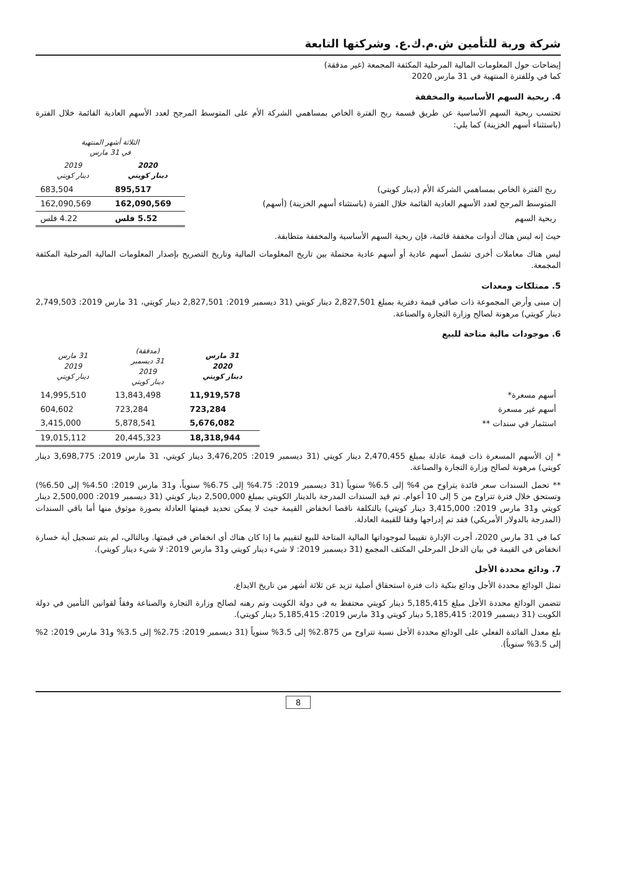شركة وربة للتأمين ش.م.ك.ع. وشركتها التابعة
إيضاحات حول المعلومات المالية المرحلية المكثفة المجمعة (غير مدققة)
كما في وللفترة المنتهية في 31 مارس 2020
4. ربحية السهم الأساسية والمخففة
تحتسب ربحية السهم الأساسية عن طريق قسمة ربح الفترة الخاص بمساهمي الشركة الأم على المتوسط المرجح لعدد الأسهم العادية القائمة خلال الفترة (باستثناء أسهم الخزينة) كما يلي:
| | الثلاثة أشهر المنتهية في 31 مارس | |
| --- | --- | --- |
| | 2020 دينار كويتي | 2019 دينار كويتي |
| ربح الفترة الخاص بمساهمي الشركة الأم (دينار كويتي) | 895,517 | 683,504 |
| المتوسط المرجح لعدد الأسهم العادية القائمة خلال الفترة (باستثناء أسهم الخزينة) (أسهم) | 162,090,569 | 162,090,569 |
| ربحية السهم | 5.52 فلس | 4.22 فلس |
حيث إنه ليس هناك أدوات مخففة قائمة، فإن ربحية السهم الأساسية والمخففة متطابقة.
ليس هناك معاملات أخرى تشمل أسهم عادية أو أسهم عادية محتملة بين تاريخ المعلومات المالية وتاريخ التصريح بإصدار المعلومات المالية المرحلية المكثفة المجمعة.
5. ممتلكات ومعدات
إن مبنى وأرض المجموعة ذات صافي قيمة دفترية بمبلغ 2,827,501 دينار كويتي (31 ديسمبر 2019: 2,827,501 دينار كويتي، 31 مارس 2019: 2,749,503 دينار كويتي) مرهونة لصالح وزارة التجارة والصناعة.
6. موجودات مالية متاحة للبيع
| | 31 مارس 2020 دينار كويتي | (مدققة) 31 ديسمبر 2019 دينار كويتي | 31 مارس 2019 دينار كويتي |
| --- | --- | --- | --- |
| أسهم مسعرة* | 11,919,578 | 13,843,498 | 14,995,510 |
| أسهم غير مسعرة | 723,284 | 723,284 | 604,602 |
| استثمار في سندات ** | 5,676,082 | 5,878,541 | 3,415,000 |
| | 18,318,944 | 20,445,323 | 19,015,112 |
* إن الأسهم المسعرة ذات قيمة عادلة بمبلغ 2,470,455 دينار كويتي (31 ديسمبر 2019: 3,476,205 دينار كويتي، 31 مارس 2019: 3,698,775 دينار كويتي) مرهونة لصالح وزارة التجارة والصناعة.
** تحمل السندات سعر فائدة يتراوح من 4% إلى 6.5% سنوياً (31 ديسمبر 2019: 4.75% إلى 6.75% سنوياً، و31 مارس 2019: 4.50% إلى 6.50%) وتستحق خلال فترة تتراوح من 5 إلى 10 أعوام. تم قيد السندات المدرجة بالدينار الكويتي بمبلغ 2,500,000 دينار كويتي (31 ديسمبر 2019: 2,500,000 دينار كويتي و31 مارس 2019: 3,415,000 دينار كويتي) بالتكلفة ناقصا انخفاض القيمة حيث لا يمكن تحديد قيمتها العادلة بصورة موثوق منها أما باقي السندات (المدرجة بالدولار الأمريكي) فقد تم إدراجها وفقا للقيمة العادلة.
كما في 31 مارس 2020، أجرت الإدارة تقييما لموجوداتها المالية المتاحة للبيع لتقييم ما إذا كان هناك أي انخفاض في قيمتها. وبالتالي، لم يتم تسجيل أية خسارة انخفاض في القيمة في بيان الدخل المرحلي المكثف المجمع (31 ديسمبر 2019: لا شيء دينار كويتي و31 مارس 2019: لا شيء دينار كويتي).
7. ودائع محددة الأجل
تمثل الودائع محددة الأجل ودائع بنكية ذات فترة استحقاق أصلية تزيد عن ثلاثة أشهر من تاريخ الايداع.
تتضمن الودائع محددة الأجل مبلغ 5,185,415 دينار كويتي محتفظ به في دولة الكويت وتم رهنه لصالح وزارة التجارة والصناعة وفقاً لقوانين التأمين في دولة الكويت (31 ديسمبر 2019: 5,185,415 دينار كويتي و31 مارس 2019: 5,185,415 دينار كويتي).
بلغ معدل الفائدة الفعلي على الودائع محددة الأجل نسبة تتراوح من 2.875% إلى 3.5% سنوياً (31 ديسمبر 2019: 2.75% إلى 3.5% و31 مارس 2019: 2% إلى 3.5% سنوياً).
8